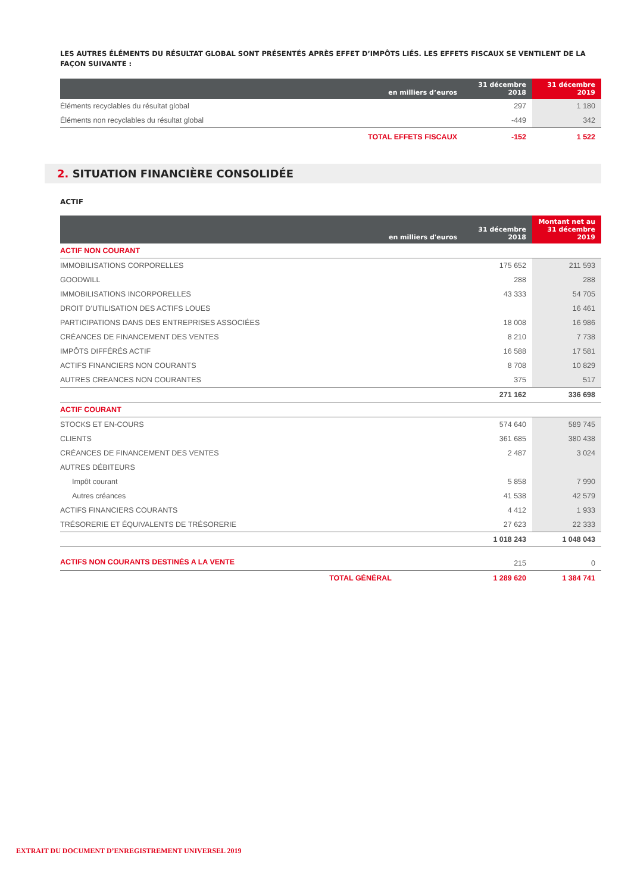LES AUTRES ÉLÉMENTS DU RÉSULTAT GLOBAL SONT PRÉSENTÉS APRÈS EFFET D’IMPÔTS LIÉS. LES EFFETS FISCAUX SE VENTILENT DE LA FAÇON SUIVANTE :
| en milliers d’euros | 31 décembre 2018 | 31 décembre 2019 |
| --- | --- | --- |
| Éléments recyclables du résultat global | 297 | 1 180 |
| Éléments non recyclables du résultat global | -449 | 342 |
| TOTAL EFFETS FISCAUX | -152 | 1 522 |
2. SITUATION FINANCIÈRE CONSOLIDÉE
ACTIF
| en milliers d'euros | 31 décembre 2018 | Montant net au 31 décembre 2019 |
| --- | --- | --- |
| ACTIF NON COURANT | | |
| IMMOBILISATIONS CORPORELLES | 175 652 | 211 593 |
| GOODWILL | 288 | 288 |
| IMMOBILISATIONS INCORPORELLES | 43 333 | 54 705 |
| DROIT D’UTILISATION DES ACTIFS LOUES | | 16 461 |
| PARTICIPATIONS DANS DES ENTREPRISES ASSOCIÉES | 18 008 | 16 986 |
| CRÉANCES DE FINANCEMENT DES VENTES | 8 210 | 7 738 |
| IMPÔTS DIFFÉRÉS ACTIF | 16 588 | 17 581 |
| ACTIFS FINANCIERS NON COURANTS | 8 708 | 10 829 |
| AUTRES CREANCES NON COURANTES | 375 | 517 |
| | 271 162 | 336 698 |
| ACTIF COURANT | | |
| STOCKS ET EN-COURS | 574 640 | 589 745 |
| CLIENTS | 361 685 | 380 438 |
| CRÉANCES DE FINANCEMENT DES VENTES | 2 487 | 3 024 |
| AUTRES DÉBITEURS | | |
| Impôt courant | 5 858 | 7 990 |
| Autres créances | 41 538 | 42 579 |
| ACTIFS FINANCIERS COURANTS | 4 412 | 1 933 |
| TRÉSORERIE ET ÉQUIVALENTS DE TRÉSORERIE | 27 623 | 22 333 |
| | 1 018 243 | 1 048 043 |
| ACTIFS NON COURANTS DESTINÉS A LA VENTE | 215 | 0 |
| TOTAL GÉNÉRAL | 1 289 620 | 1 384 741 |
EXTRAIT DU DOCUMENT D’ENREGISTREMENT UNIVERSEL 2019